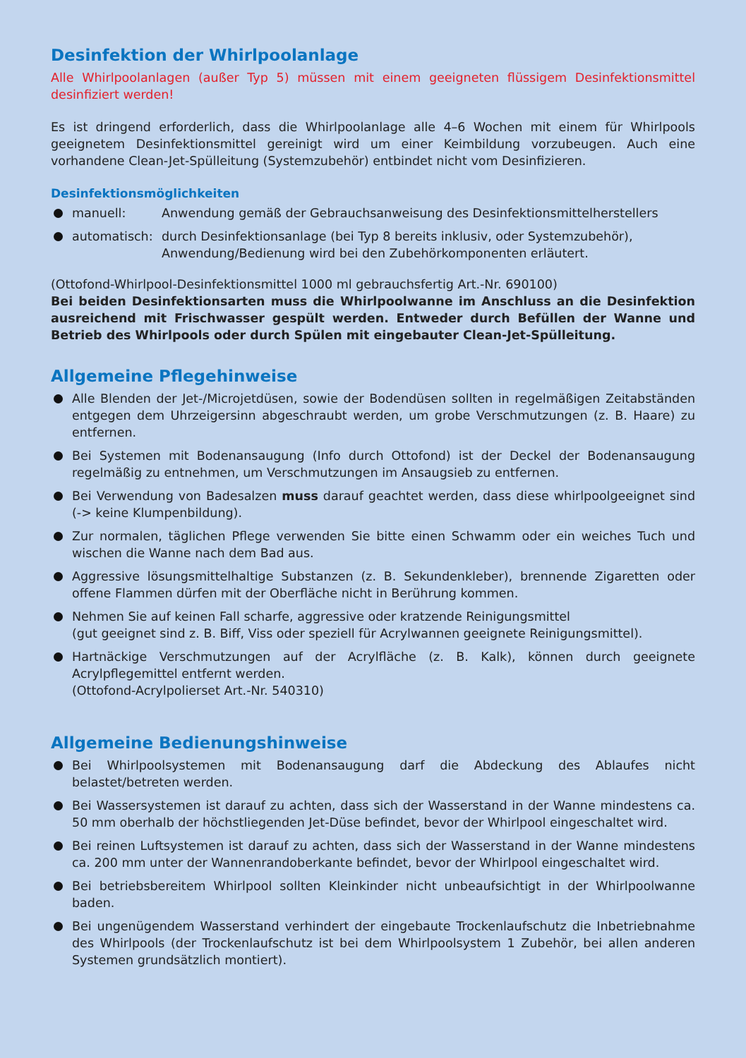Desinfektion der Whirlpoolanlage
Alle Whirlpoolanlagen (außer Typ 5) müssen mit einem geeigneten flüssigem Desinfektionsmittel desinfiziert werden!
Es ist dringend erforderlich, dass die Whirlpoolanlage alle 4–6 Wochen mit einem für Whirlpools geeignetem Desinfektionsmittel gereinigt wird um einer Keimbildung vorzubeugen. Auch eine vorhandene Clean-Jet-Spülleitung (Systemzubehör) entbindet nicht vom Desinfizieren.
Desinfektionsmöglichkeiten
manuell: Anwendung gemäß der Gebrauchsanweisung des Desinfektionsmittelherstellers
automatisch: durch Desinfektionsanlage (bei Typ 8 bereits inklusiv, oder Systemzubehör),
Anwendung/Bedienung wird bei den Zubehörkomponenten erläutert.
(Ottofond-Whirlpool-Desinfektionsmittel 1000 ml gebrauchsfertig Art.-Nr. 690100)
Bei beiden Desinfektionsarten muss die Whirlpoolwanne im Anschluss an die Desinfektion ausreichend mit Frischwasser gespült werden. Entweder durch Befüllen der Wanne und Betrieb des Whirlpools oder durch Spülen mit eingebauter Clean-Jet-Spülleitung.
Allgemeine Pflegehinweise
Alle Blenden der Jet-/Microjetdüsen, sowie der Bodendüsen sollten in regelmäßigen Zeitabständen entgegen dem Uhrzeigersinn abgeschraubt werden, um grobe Verschmutzungen (z. B. Haare) zu entfernen.
Bei Systemen mit Bodenansaugung (Info durch Ottofond) ist der Deckel der Bodenansaugung regelmäßig zu entnehmen, um Verschmutzungen im Ansaugsieb zu entfernen.
Bei Verwendung von Badesalzen muss darauf geachtet werden, dass diese whirlpoolgeeignet sind (-> keine Klumpenbildung).
Zur normalen, täglichen Pflege verwenden Sie bitte einen Schwamm oder ein weiches Tuch und wischen die Wanne nach dem Bad aus.
Aggressive lösungsmittelhaltige Substanzen (z. B. Sekundenkleber), brennende Zigaretten oder offene Flammen dürfen mit der Oberfläche nicht in Berührung kommen.
Nehmen Sie auf keinen Fall scharfe, aggressive oder kratzende Reinigungsmittel
(gut geeignet sind z. B. Biff, Viss oder speziell für Acrylwannen geeignete Reinigungsmittel).
Hartnäckige Verschmutzungen auf der Acrylfläche (z. B. Kalk), können durch geeignete Acrylpflegemittel entfernt werden.
(Ottofond-Acrylpolierset Art.-Nr. 540310)
Allgemeine Bedienungshinweise
Bei Whirlpoolsystemen mit Bodenansaugung darf die Abdeckung des Ablaufes nicht belastet/betreten werden.
Bei Wassersystemen ist darauf zu achten, dass sich der Wasserstand in der Wanne mindestens ca. 50 mm oberhalb der höchstliegenden Jet-Düse befindet, bevor der Whirlpool eingeschaltet wird.
Bei reinen Luftsystemen ist darauf zu achten, dass sich der Wasserstand in der Wanne mindestens ca. 200 mm unter der Wannenrandoberkante befindet, bevor der Whirlpool eingeschaltet wird.
Bei betriebsbereitem Whirlpool sollten Kleinkinder nicht unbeaufsichtigt in der Whirlpoolwanne baden.
Bei ungenügendem Wasserstand verhindert der eingebaute Trockenlaufschutz die Inbetriebnahme des Whirlpools (der Trockenlaufschutz ist bei dem Whirlpoolsystem 1 Zubehör, bei allen anderen Systemen grundsätzlich montiert).